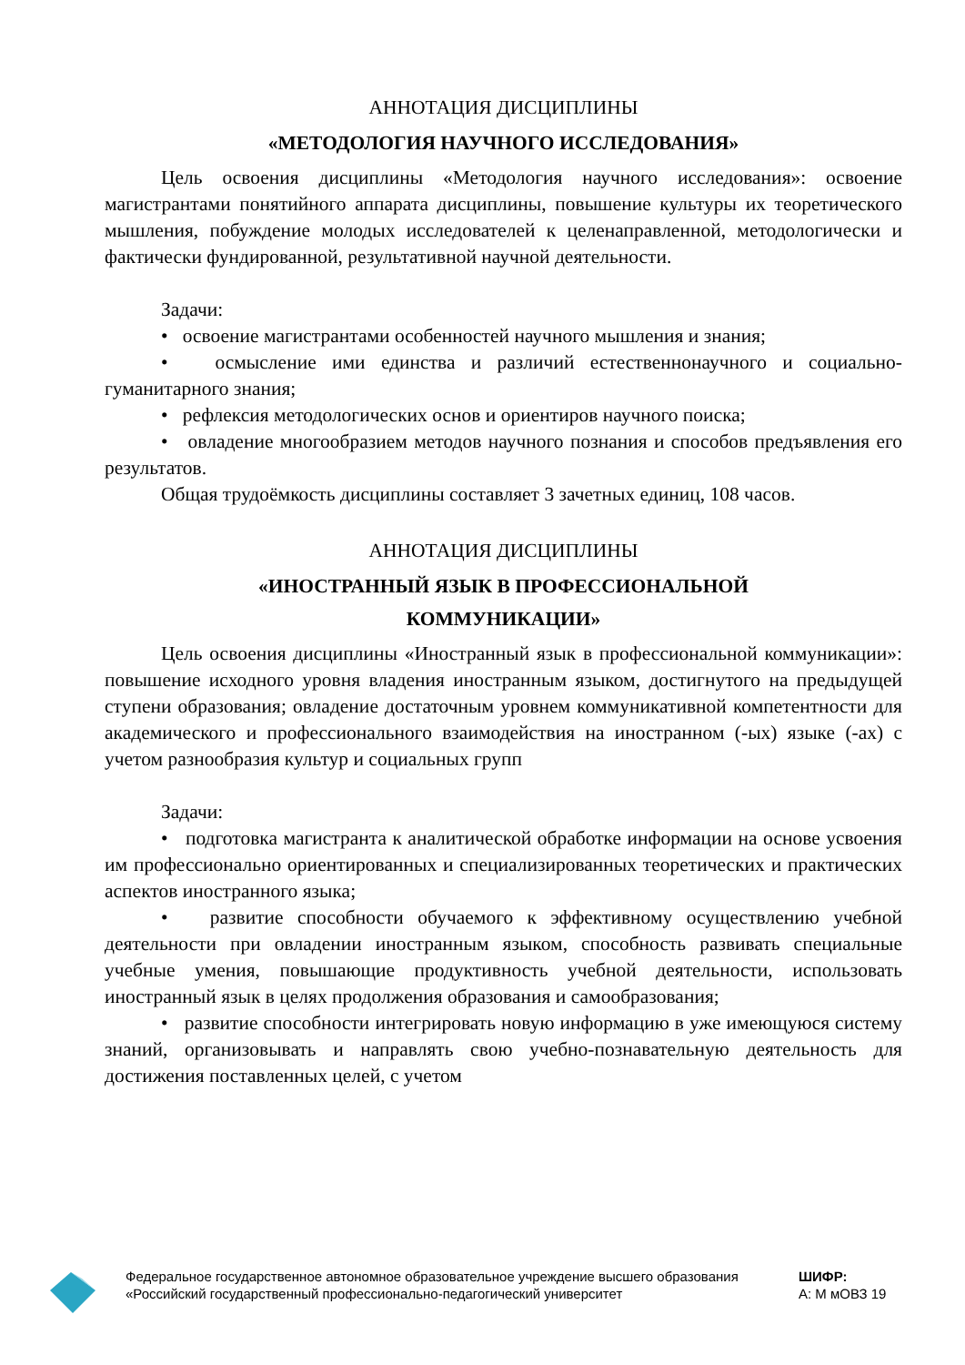АННОТАЦИЯ ДИСЦИПЛИНЫ
«МЕТОДОЛОГИЯ НАУЧНОГО ИССЛЕДОВАНИЯ»
Цель освоения дисциплины «Методология научного исследования»: освоение магистрантами понятийного аппарата дисциплины, повышение культуры их теоретического мышления, побуждение молодых исследователей к целенаправленной, методологически и фактически фундированной, результативной научной деятельности.
Задачи:
• освоение магистрантами особенностей научного мышления и знания;
• осмысление ими единства и различий естественнонаучного и социально-гуманитарного знания;
• рефлексия методологических основ и ориентиров научного поиска;
• овладение многообразием методов научного познания и способов предъявления его результатов.
Общая трудоёмкость дисциплины составляет 3 зачетных единиц, 108 часов.
АННОТАЦИЯ ДИСЦИПЛИНЫ
«ИНОСТРАННЫЙ ЯЗЫК В ПРОФЕССИОНАЛЬНОЙ
КОММУНИКАЦИИ»
Цель освоения дисциплины «Иностранный язык в профессиональной коммуникации»: повышение исходного уровня владения иностранным языком, достигнутого на предыдущей ступени образования; овладение достаточным уровнем коммуникативной компетентности для академического и профессионального взаимодействия на иностранном (-ых) языке (-ах) с учетом разнообразия культур и социальных групп
Задачи:
• подготовка магистранта к аналитической обработке информации на основе усвоения им профессионально ориентированных и специализированных теоретических и практических аспектов иностранного языка;
• развитие способности обучаемого к эффективному осуществлению учебной деятельности при овладении иностранным языком, способность развивать специальные учебные умения, повышающие продуктивность учебной деятельности, использовать иностранный язык в целях продолжения образования и самообразования;
• развитие способности интегрировать новую информацию в уже имеющуюся систему знаний, организовывать и направлять свою учебно-познавательную деятельность для достижения поставленных целей, с учетом
Федеральное государственное автономное образовательное учреждение высшего образования «Российский государственный профессионально-педагогический университет
ШИФР:
А: М мОВЗ 19